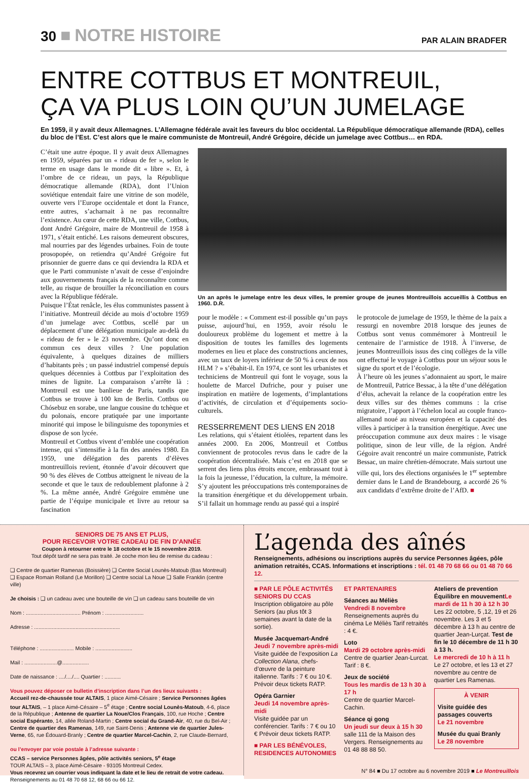30 ■ NOTRE HISTOIRE
PAR ALAIN BRADFER
ENTRE COTTBUS ET MONTREUIL,
ÇA VA PLUS LOIN QU’UN JUMELAGE
En 1959, il y avait deux Allemagnes. L’Allemagne fédérale avait les faveurs du bloc occidental. La République démocratique allemande (RDA), celles du bloc de l’Est. C’est alors que le maire communiste de Montreuil, André Grégoire, décide un jumelage avec Cottbus… en RDA.
C’était une autre époque. Il y avait deux Allemagnes en 1959, séparées par un « rideau de fer », selon le terme en usage dans le monde dit « libre ». Et, à l’ombre de ce rideau, un pays, la République démocratique allemande (RDA), dont l’Union soviétique entendait faire une vitrine de son modèle, ouverte vers l’Europe occidentale et dont la France, entre autres, s’acharnait à ne pas reconnaître l’existence. Au cœur de cette RDA, une ville, Cottbus, dont André Grégoire, maire de Montreuil de 1958 à 1971, s’était entiché. Les raisons demeurent obscures, mal nourries par des légendes urbaines. Foin de toute prosopopée, on retiendra qu’André Grégoire fut prisonnier de guerre dans ce qui deviendra la RDA et que le Parti communiste n’avait de cesse d’enjoindre aux gouvernements français de la reconnaître comme telle, au risque de brouiller la réconciliation en cours avec la République fédérale.
Puisque l’État renâcle, les élus communistes passent à l’initiative. Montreuil décide au mois d’octobre 1959 d’un jumelage avec Cottbus, scellé par un déplacement d’une délégation municipale au-delà du « rideau de fer » le 23 novembre. Qu’ont donc en commun ces deux villes ? Une population équivalente, à quelques dizaines de milliers d’habitants près ; un passé industriel compensé depuis quelques décennies à Cottbus par l’exploitation des mines de lignite. La comparaison s’arrête là : Montreuil est une banlieue de Paris, tandis que Cottbus se trouve à 100 km de Berlin. Cottbus ou Chósebuz en sorabe, une langue cousine du tchèque et du polonais, encore pratiquée par une importante minorité qui impose le bilinguisme des toponymies et dispose de son lycée.
Montreuil et Cottbus vivent d’emblée une coopération intense, qui s’intensifie à la fin des années 1980. En 1959, une délégation des parents d’élèves montreuillois revient, étonnée d’avoir découvert que 90 % des élèves de Cottbus atteignent le niveau de la seconde et que le taux de redoublement plafonne à 2 %. La même année, André Grégoire emmène une partie de l’équipe municipale et livre au retour sa fascination
Un an après le jumelage entre les deux villes, le premier groupe de jeunes Montreuillois accueillis à Cottbus en 1960. D.R.
pour le modèle : « Comment est-il possible qu’un pays puisse, aujourd’hui, en 1959, avoir résolu le douloureux problème du logement et mettre à la disposition de toutes les familles des logements modernes en lieu et place des constructions anciennes, avec un taux de loyers inférieur de 50 % à ceux de nos HLM ? » s’ébahit-il. En 1974, ce sont les urbanistes et techniciens de Montreuil qui font le voyage, sous la houlette de Marcel Dufriche, pour y puiser une inspiration en matière de logements, d’implantations d’activités, de circulation et d’équipements socio-culturels.
RESSERREMENT DES LIENS EN 2018
Les relations, qui s’étaient étiolées, repartent dans les années 2000. En 2006, Montreuil et Cottbus conviennent de protocoles revus dans le cadre de la coopération décentralisée. Mais c’est en 2018 que se serrent des liens plus étroits encore, embrassant tout à la fois la jeunesse, l’éducation, la culture, la mémoire. S’y ajoutent les préoccupations très contemporaines de la transition énergétique et du développement urbain. S’il fallait un hommage rendu au passé qui a inspiré
le protocole de jumelage de 1959, le thème de la paix a ressurgi en novembre 2018 lorsque des jeunes de Cottbus sont venus commémorer à Montreuil le centenaire de l’armistice de 1918. À l’inverse, de jeunes Montreuillois issus des cinq collèges de la ville ont effectué le voyage à Cottbus pour un séjour sous le signe du sport et de l’écologie.
À l’heure où les jeunes s’adonnaient au sport, le maire de Montreuil, Patrice Bessac, à la tête d’une délégation d’élus, achevait la relance de la coopération entre les deux villes sur des thèmes communs : la crise migratoire, l’apport à l’échelon local au couple franco-allemand noué au niveau européen et la capacité des villes à participer à la transition énergétique. Avec une préoccupation commune aux deux maires : le visage politique, sinon de leur ville, de la région. André Gégoire avait rencontré un maire communiste, Patrick Bessac, un maire chrétien-démocrate. Mais surtout une ville qui, lors des élections organisées le 1<sup>er</sup> septembre dernier dans le Land de Brandebourg, a accordé 26 % aux candidats d’extrême droite de l’AfD. ■
SENIORS DE 75 ANS ET PLUS,
POUR RECEVOIR VOTRE CADEAU DE FIN D’ANNÉE
Coupon à retourner entre le 18 octobre et le 15 novembre 2019.
Tout dépôt tardif ne sera pas traité. Je coche mon lieu de remise du cadeau :
❑ Centre de quartier Ramenas (Boissière) ❑ Centre Social Lounès-Matoub (Bas Montreuil)
❑ Espace Romain Rolland (Le Morillon) ❑ Centre social La Noue ❑ Salle Franklin (centre ville)
Je choisis : ❑ un cadeau avec une bouteille de vin ❑ un cadeau sans bouteille de vin
Nom : ..................................... Prénom : ..........................
Adresse : ..........................................................
Téléphone : ....................... Mobile : .........................
Mail : ......................@..................
Date de naissance : ..../..../.... Quartier : ...........
Vous pouvez déposer ce bulletin d’inscription dans l’un des lieux suivants :
Accueil rez-de-chaussée tour ALTAIS, 1 place Aimé-Césaire ; Service Personnes âgées tour ALTAIS, – 1 place Aimé-Césaire – 5<sup>e</sup> étage ; Centre social Lounès-Matoub, 4-6, place de la République ; Antenne de quartier La Noue/Clos Français, 100, rue Hoche ; Centre social Espéranto, 14, allée Roland-Martin ; Centre social du Grand-Air, 40, rue du Bel-Air ; Centre de quartier des Ramenas, 149, rue Saint-Denis ; Antenne vie de quartier Jules-Verne, 65, rue Édouard-Branly ; Centre de quartier Marcel-Cachin, 2, rue Claude-Bernard,
ou l’envoyer par voie postale à l’adresse suivante :
CCAS – service Personnes âgées, pôle activités seniors, 5<sup>e</sup> étage
TOUR ALTAIS – 3, place Aimé-Césaire - 93105 Montreuil Cedex.
Vous recevrez un courrier vous indiquant la date et le lieu de retrait de votre cadeau.
Renseignements au 01 48 70 68 12, 68 66 ou 66 12.
L’agenda des aînés
Renseignements, adhésions ou inscriptions auprès du service Personnes âgées, pôle animation retraités, CCAS. Informations et inscriptions : tél. 01 48 70 68 66 ou 01 48 70 66 12.
■ PAR LE PÔLE ACTIVITÉS SENIORS DU CCAS
Inscription obligatoire au pôle Seniors (au plus tôt 3 semaines avant la date de la sortie).
Musée Jacquemart-André
Jeudi 7 novembre après-midi
Visite guidée de l’exposition La Collection Alana, chefs-d’œuvre de la peinture italienne. Tarifs : 7 € ou 10 €. Prévoir deux tickets RATP.
Opéra Garnier
Jeudi 14 novembre après-midi
Visite guidée par un conférencier. Tarifs : 7 € ou 10 € Prévoir deux tickets RATP.
■ PAR LES BÉNÉVOLES, RESIDENCES AUTONOMIES
ET PARTENAIRES
Séances au Méliès
Vendredi 8 novembre
Renseignements auprès du cinéma Le Méliès Tarif retraités : 4 €.
Loto
Mardi 29 octobre après-midi
Centre de quartier Jean-Lurcat. Tarif : 8 €.
Jeux de société
Tous les mardis de 13 h 30 à 17 h
Centre de quartier Marcel-Cachin.
Séance qi gong
Un jeudi sur deux à 15 h 30
salle 111 de la Maison des Vergers. Renseignements au 01 48 88 88 50.
Ateliers de prevention Équilibre en mouvement Le mardi de 11 h 30 à 12 h 30
Les 22 octobre, 5 ,12, 19 et 26 novembre. Les 3 et 5 décembre à 13 h au centre de quartier Jean-Lurçat. Test de fin le 10 décembre de 11 h 30 à 13 h.
Le mercredi de 10 h à 11 h
Le 27 octobre, et les 13 et 27 novembre au centre de quartier Les Ramenas.
À VENIR
Visite guidée des passages couverts
Le 21 novembre
Musée du quai Branly
Le 28 novembre
N° 84 ■ Du 17 octobre au 6 novembre 2019 ■ Le Montreuillois